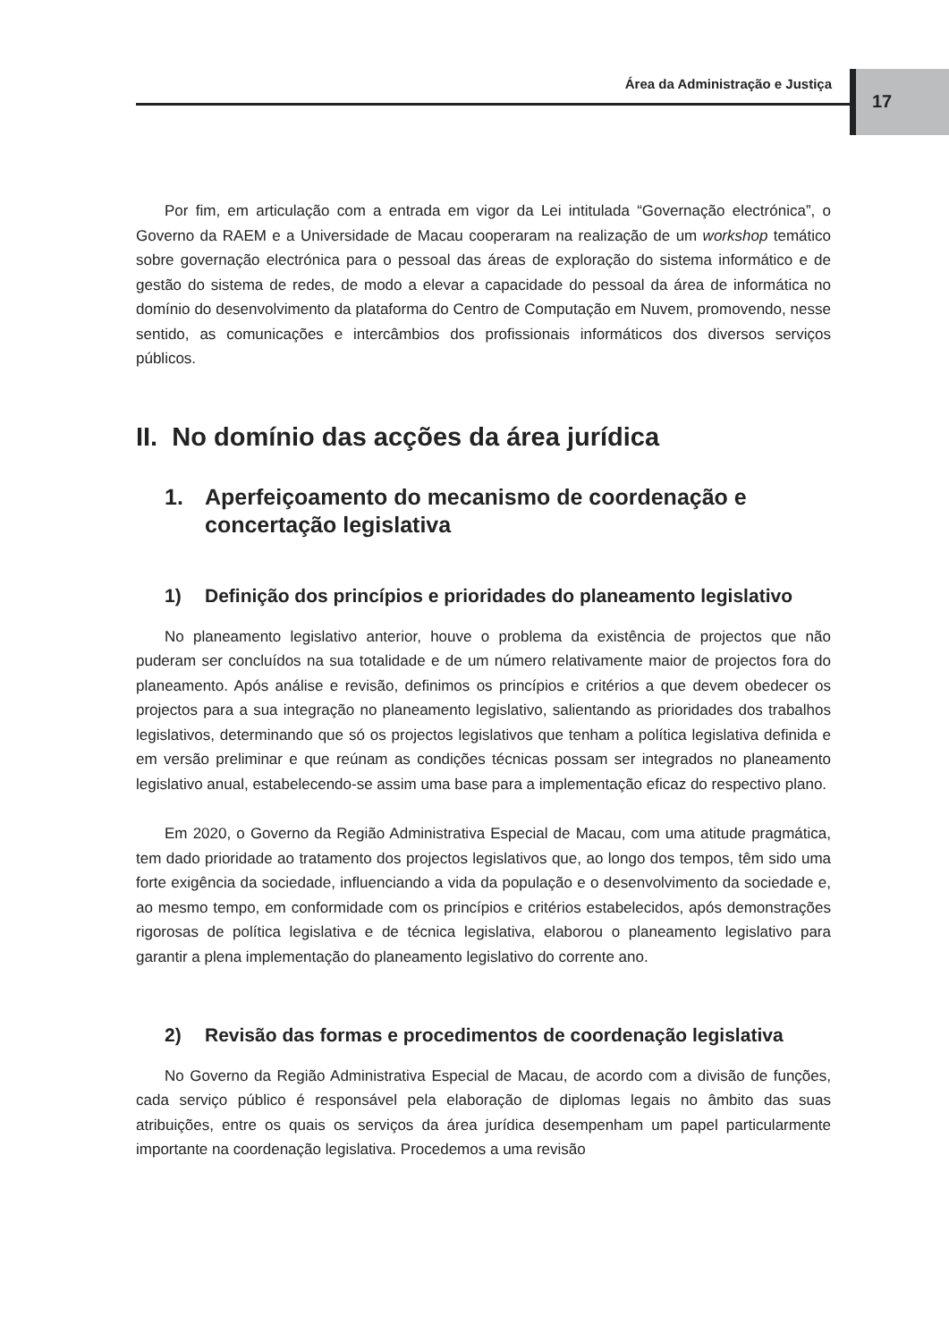Área da Administração e Justiça 17
Por fim, em articulação com a entrada em vigor da Lei intitulada “Governação electrónica”, o Governo da RAEM e a Universidade de Macau cooperaram na realização de um workshop temático sobre governação electrónica para o pessoal das áreas de exploração do sistema informático e de gestão do sistema de redes, de modo a elevar a capacidade do pessoal da área de informática no domínio do desenvolvimento da plataforma do Centro de Computação em Nuvem, promovendo, nesse sentido, as comunicações e intercâmbios dos profissionais informáticos dos diversos serviços públicos.
II. No domínio das acções da área jurídica
1. Aperfeiçoamento do mecanismo de coordenação e concertação legislativa
1) Definição dos princípios e prioridades do planeamento legislativo
No planeamento legislativo anterior, houve o problema da existência de projectos que não puderam ser concluídos na sua totalidade e de um número relativamente maior de projectos fora do planeamento. Após análise e revisão, definimos os princípios e critérios a que devem obedecer os projectos para a sua integração no planeamento legislativo, salientando as prioridades dos trabalhos legislativos, determinando que só os projectos legislativos que tenham a política legislativa definida e em versão preliminar e que reúnam as condições técnicas possam ser integrados no planeamento legislativo anual, estabelecendo-se assim uma base para a implementação eficaz do respectivo plano.
Em 2020, o Governo da Região Administrativa Especial de Macau, com uma atitude pragmática, tem dado prioridade ao tratamento dos projectos legislativos que, ao longo dos tempos, têm sido uma forte exigência da sociedade, influenciando a vida da população e o desenvolvimento da sociedade e, ao mesmo tempo, em conformidade com os princípios e critérios estabelecidos, após demonstrações rigorosas de política legislativa e de técnica legislativa, elaborou o planeamento legislativo para garantir a plena implementação do planeamento legislativo do corrente ano.
2) Revisão das formas e procedimentos de coordenação legislativa
No Governo da Região Administrativa Especial de Macau, de acordo com a divisão de funções, cada serviço público é responsável pela elaboração de diplomas legais no âmbito das suas atribuições, entre os quais os serviços da área jurídica desempenham um papel particularmente importante na coordenação legislativa. Procedemos a uma revisão